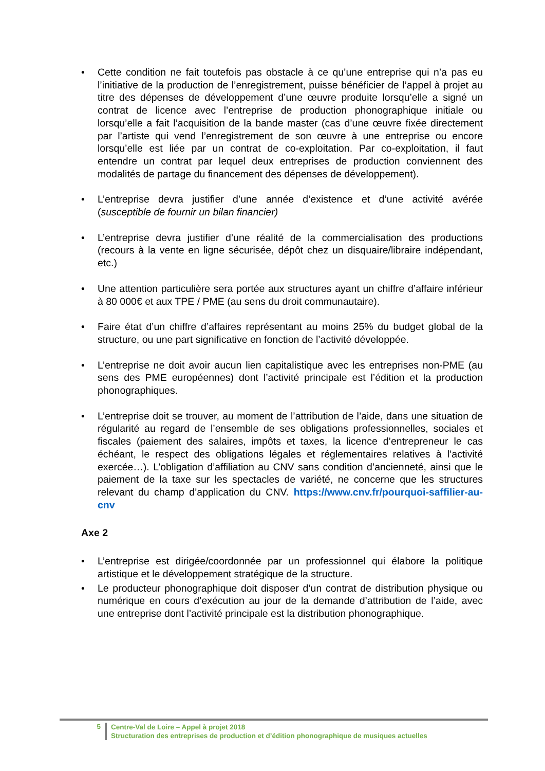• Cette condition ne fait toutefois pas obstacle à ce qu’une entreprise qui n’a pas eu l’initiative de la production de l’enregistrement, puisse bénéficier de l’appel à projet au titre des dépenses de développement d’une œuvre produite lorsqu’elle a signé un contrat de licence avec l’entreprise de production phonographique initiale ou lorsqu’elle a fait l’acquisition de la bande master (cas d’une œuvre fixée directement par l’artiste qui vend l’enregistrement de son œuvre à une entreprise ou encore lorsqu’elle est liée par un contrat de co-exploitation. Par co-exploitation, il faut entendre un contrat par lequel deux entreprises de production conviennent des modalités de partage du financement des dépenses de développement).
• L’entreprise devra justifier d’une année d’existence et d’une activité avérée (susceptible de fournir un bilan financier)
• L’entreprise devra justifier d’une réalité de la commercialisation des productions (recours à la vente en ligne sécurisée, dépôt chez un disquaire/libraire indépendant, etc.)
• Une attention particulière sera portée aux structures ayant un chiffre d’affaire inférieur à 80 000€ et aux TPE / PME (au sens du droit communautaire).
• Faire état d’un chiffre d’affaires représentant au moins 25% du budget global de la structure, ou une part significative en fonction de l’activité développée.
• L’entreprise ne doit avoir aucun lien capitalistique avec les entreprises non-PME (au sens des PME européennes) dont l’activité principale est l’édition et la production phonographiques.
• L’entreprise doit se trouver, au moment de l’attribution de l’aide, dans une situation de régularité au regard de l’ensemble de ses obligations professionnelles, sociales et fiscales (paiement des salaires, impôts et taxes, la licence d’entrepreneur le cas échéant, le respect des obligations légales et réglementaires relatives à l’activité exercée…). L’obligation d’affiliation au CNV sans condition d’ancienneté, ainsi que le paiement de la taxe sur les spectacles de variété, ne concerne que les structures relevant du champ d’application du CNV. https://www.cnv.fr/pourquoi-saffilier-au-cnv
Axe 2
• L’entreprise est dirigée/coordonnée par un professionnel qui élabore la politique artistique et le développement stratégique de la structure.
• Le producteur phonographique doit disposer d’un contrat de distribution physique ou numérique en cours d’exécution au jour de la demande d’attribution de l’aide, avec une entreprise dont l’activité principale est la distribution phonographique.
5
Centre-Val de Loire – Appel à projet 2018
Structuration des entreprises de production et d’édition phonographique de musiques actuelles